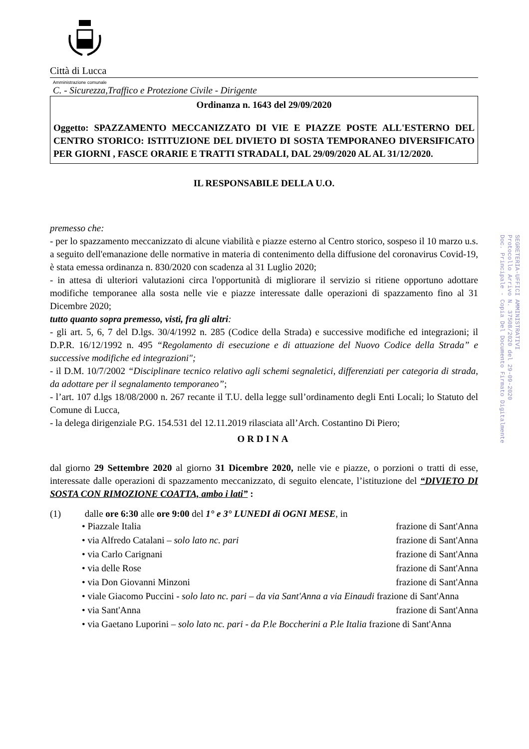Città di Lucca
Amministrazione comunale
C. - Sicurezza,Traffico e Protezione Civile - Dirigente
Ordinanza n. 1643 del 29/09/2020
Oggetto: SPAZZAMENTO MECCANIZZATO DI VIE E PIAZZE POSTE ALL'ESTERNO DEL CENTRO STORICO: ISTITUZIONE DEL DIVIETO DI SOSTA TEMPORANEO DIVERSIFICATO PER GIORNI , FASCE ORARIE E TRATTI STRADALI, DAL 29/09/2020 AL AL 31/12/2020.
IL RESPONSABILE DELLA U.O.
premesso che:
- per lo spazzamento meccanizzato di alcune viabilità e piazze esterno al Centro storico, sospeso il 10 marzo u.s. a seguito dell'emanazione delle normative in materia di contenimento della diffusione del coronavirus Covid-19, è stata emessa ordinanza n. 830/2020 con scadenza al 31 Luglio 2020;
- in attesa di ulteriori valutazioni circa l'opportunità di migliorare il servizio si ritiene opportuno adottare modifiche temporanee alla sosta nelle vie e piazze interessate dalle operazioni di spazzamento fino al 31 Dicembre 2020;
tutto quanto sopra premesso, visti, fra gli altri:
- gli art. 5, 6, 7 del D.lgs. 30/4/1992 n. 285 (Codice della Strada) e successive modifiche ed integrazioni; il D.P.R. 16/12/1992 n. 495 “Regolamento di esecuzione e di attuazione del Nuovo Codice della Strada” e successive modifiche ed integrazioni";
- il D.M. 10/7/2002 “Disciplinare tecnico relativo agli schemi segnaletici, differenziati per categoria di strada, da adottare per il segnalamento temporaneo”;
- l’art. 107 d.lgs 18/08/2000 n. 267 recante il T.U. della legge sull’ordinamento degli Enti Locali; lo Statuto del Comune di Lucca,
- la delega dirigenziale P.G. 154.531 del 12.11.2019 rilasciata all’Arch. Costantino Di Piero;
ORDINA
dal giorno 29 Settembre 2020 al giorno 31 Dicembre 2020, nelle vie e piazze, o porzioni o tratti di esse, interessate dalle operazioni di spazzamento meccanizzato, di seguito elencate, l’istituzione del “DIVIETO DI SOSTA CON RIMOZIONE COATTA, ambo i lati” :
(1) dalle ore 6:30 alle ore 9:00 del 1° e 3° LUNEDI di OGNI MESE, in
• Piazzale Italia frazione di Sant'Anna
• via Alfredo Catalani – solo lato nc. pari frazione di Sant'Anna
• via Carlo Carignani frazione di Sant'Anna
• via delle Rose frazione di Sant'Anna
• via Don Giovanni Minzoni frazione di Sant'Anna
• viale Giacomo Puccini - solo lato nc. pari – da via Sant'Anna a via Einaudi frazione di Sant'Anna
• via Sant'Anna frazione di Sant'Anna
• via Gaetano Luporini – solo lato nc. pari - da P.le Boccherini a P.le Italia frazione di Sant'Anna
SEGRETERIA-UFFICI AMMINISTRATIVI
Protocollo Arrivo N. 37508/2020 del 29-09-2020
Doc. Principale - Copia Del Documento Firmato Digitalmente